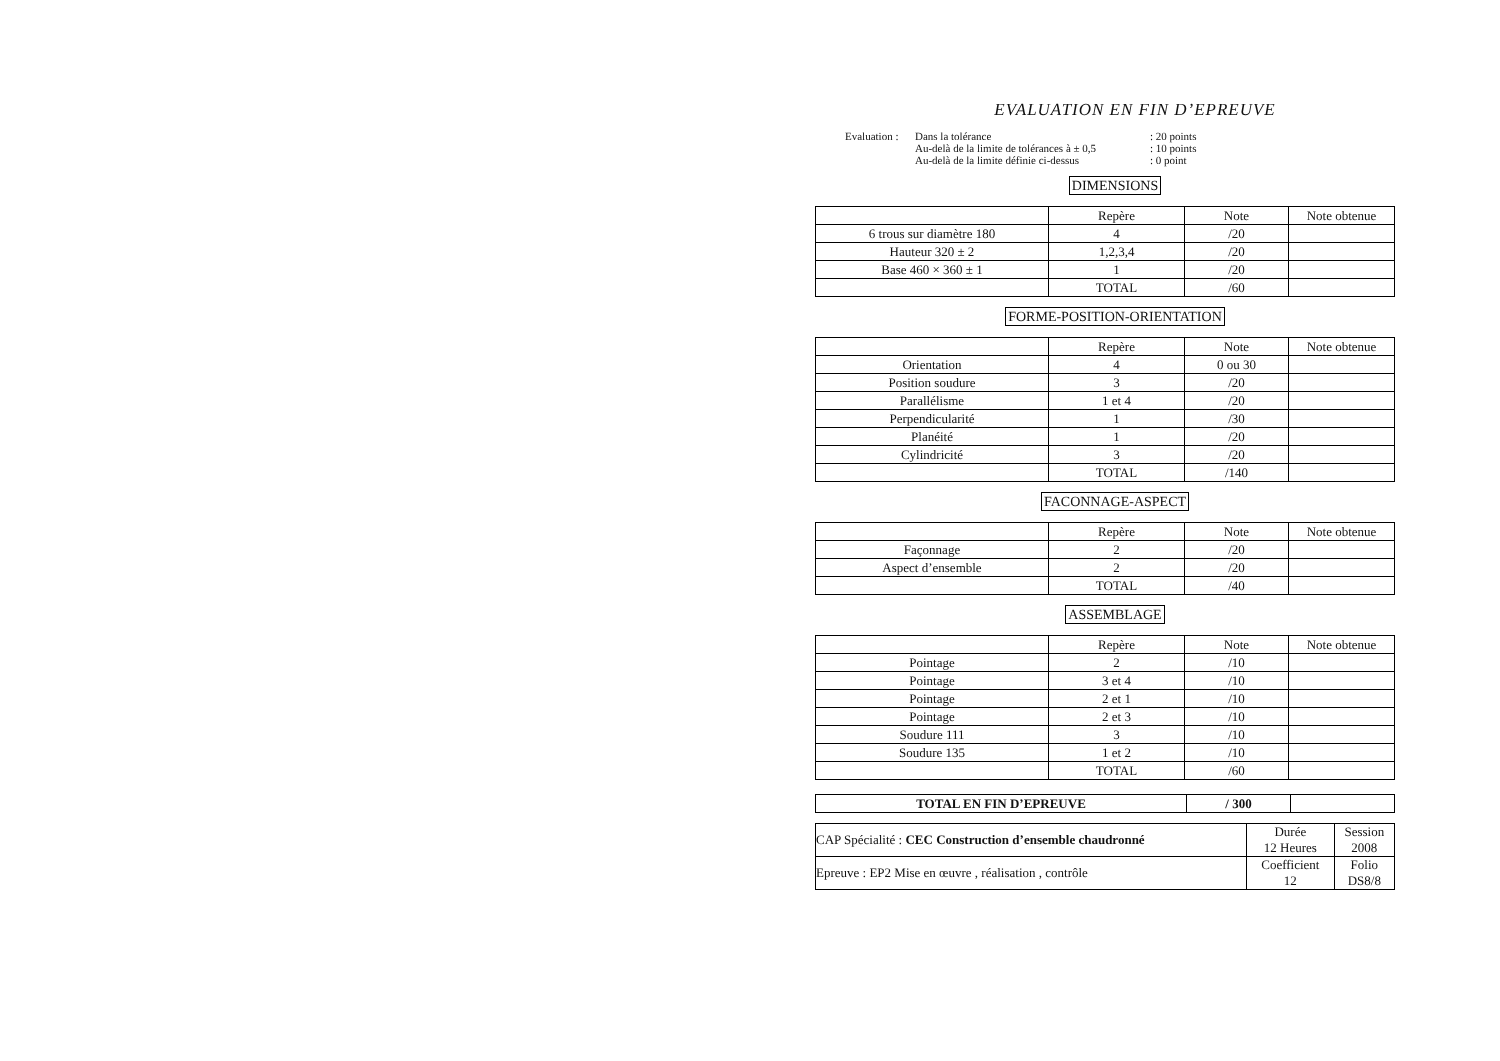EVALUATION EN FIN D’EPREUVE
Evaluation :
Dans la tolérance
: 20 points
Au-delà de la limite de tolérances à ± 0,5
: 10 points
Au-delà de la limite définie ci-dessus
: 0 point
DIMENSIONS
| | Repère | Note | Note obtenue |
| --- | --- | --- | --- |
| 6 trous sur diamètre 180 | 4 | /20 | |
| Hauteur 320 ± 2 | 1,2,3,4 | /20 | |
| Base 460 × 360 ± 1 | 1 | /20 | |
| | TOTAL | /60 | |
FORME-POSITION-ORIENTATION
| | Repère | Note | Note obtenue |
| --- | --- | --- | --- |
| Orientation | 4 | 0 ou 30 | |
| Position soudure | 3 | /20 | |
| Parallélisme | 1 et 4 | /20 | |
| Perpendicularité | 1 | /30 | |
| Planéité | 1 | /20 | |
| Cylindricité | 3 | /20 | |
| | TOTAL | /140 | |
FACONNAGE-ASPECT
| | Repère | Note | Note obtenue |
| --- | --- | --- | --- |
| Façonnage | 2 | /20 | |
| Aspect d’ensemble | 2 | /20 | |
| | TOTAL | /40 | |
ASSEMBLAGE
| | Repère | Note | Note obtenue |
| --- | --- | --- | --- |
| Pointage | 2 | /10 | |
| Pointage | 3 et 4 | /10 | |
| Pointage | 2 et 1 | /10 | |
| Pointage | 2 et 3 | /10 | |
| Soudure 111 | 3 | /10 | |
| Soudure 135 | 1 et 2 | /10 | |
| | TOTAL | /60 | |
| TOTAL EN FIN D’EPREUVE | / 300 | |
| CAP Spécialité : CEC Construction d’ensemble chaudronné | Durée 12 Heures | Session 2008 |
| Epreuve : EP2 Mise en œuvre , réalisation , contrôle | Coefficient 12 | Folio DS8/8 |